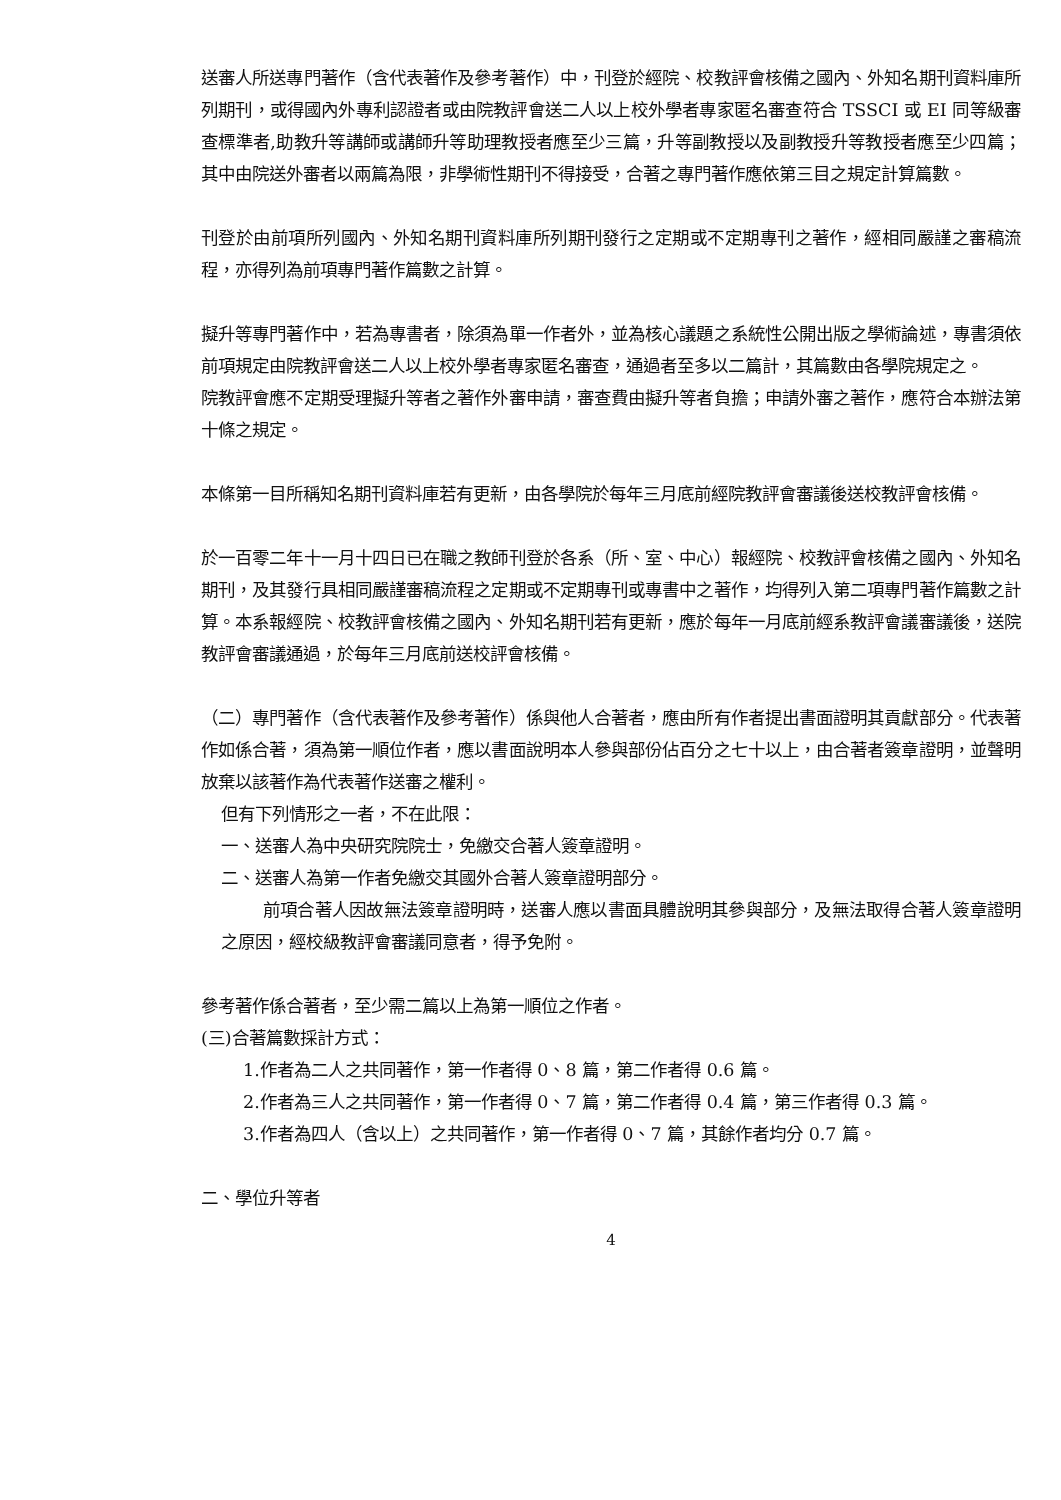送審人所送專門著作（含代表著作及參考著作）中，刊登於經院、校教評會核備之國內、外知名期刊資料庫所列期刊，或得國內外專利認證者或由院教評會送二人以上校外學者專家匿名審查符合 TSSCI 或 EI 同等級審查標準者,助教升等講師或講師升等助理教授者應至少三篇，升等副教授以及副教授升等教授者應至少四篇；其中由院送外審者以兩篇為限，非學術性期刊不得接受，合著之專門著作應依第三目之規定計算篇數。
刊登於由前項所列國內、外知名期刊資料庫所列期刊發行之定期或不定期專刊之著作，經相同嚴謹之審稿流程，亦得列為前項專門著作篇數之計算。
擬升等專門著作中，若為專書者，除須為單一作者外，並為核心議題之系統性公開出版之學術論述，專書須依前項規定由院教評會送二人以上校外學者專家匿名審查，通過者至多以二篇計，其篇數由各學院規定之。
院教評會應不定期受理擬升等者之著作外審申請，審查費由擬升等者負擔；申請外審之著作，應符合本辦法第十條之規定。
本條第一目所稱知名期刊資料庫若有更新，由各學院於每年三月底前經院教評會審議後送校教評會核備。
於一百零二年十一月十四日已在職之教師刊登於各系（所、室、中心）報經院、校教評會核備之國內、外知名期刊，及其發行具相同嚴謹審稿流程之定期或不定期專刊或專書中之著作，均得列入第二項專門著作篇數之計算。本系報經院、校教評會核備之國內、外知名期刊若有更新，應於每年一月底前經系教評會議審議後，送院教評會審議通過，於每年三月底前送校評會核備。
（二）專門著作（含代表著作及參考著作）係與他人合著者，應由所有作者提出書面證明其貢獻部分。代表著作如係合著，須為第一順位作者，應以書面說明本人參與部份佔百分之七十以上，由合著者簽章證明，並聲明放棄以該著作為代表著作送審之權利。
但有下列情形之一者，不在此限：
一、送審人為中央研究院院士，免繳交合著人簽章證明。
二、送審人為第一作者免繳交其國外合著人簽章證明部分。
前項合著人因故無法簽章證明時，送審人應以書面具體說明其參與部分，及無法取得合著人簽章證明之原因，經校級教評會審議同意者，得予免附。
參考著作係合著者，至少需二篇以上為第一順位之作者。
(三)合著篇數採計方式：
1.作者為二人之共同著作，第一作者得 0、8 篇，第二作者得 0.6 篇。
2.作者為三人之共同著作，第一作者得 0、7 篇，第二作者得 0.4 篇，第三作者得 0.3 篇。
3.作者為四人（含以上）之共同著作，第一作者得 0、7 篇，其餘作者均分 0.7 篇。
二、學位升等者
4